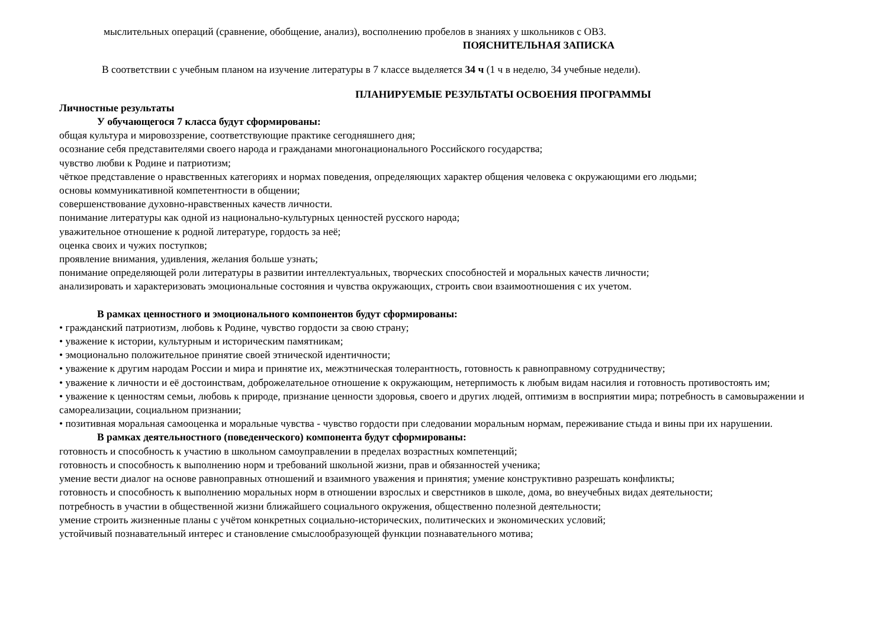мыслительных операций (сравнение, обобщение, анализ), восполнению пробелов в знаниях у школьников с ОВЗ.
ПОЯСНИТЕЛЬНАЯ ЗАПИСКА
В соответствии с учебным планом на изучение литературы в 7 классе выделяется 34 ч (1 ч в неделю, 34 учебные недели).
ПЛАНИРУЕМЫЕ РЕЗУЛЬТАТЫ ОСВОЕНИЯ ПРОГРАММЫ
Личностные результаты
У обучающегося 7 класса будут сформированы:
общая культура и мировоззрение, соответствующие практике сегодняшнего дня;
осознание себя представителями своего народа и гражданами многонационального Российского государства;
чувство любви к Родине и патриотизм;
чёткое представление о нравственных категориях и нормах поведения, определяющих характер общения человека с окружающими его людьми;
основы коммуникативной компетентности в общении;
совершенствование духовно-нравственных качеств личности.
понимание литературы как одной из национально-культурных ценностей русского народа;
уважительное отношение к родной литературе, гордость за неё;
оценка своих и чужих поступков;
проявление внимания, удивления, желания больше узнать;
понимание определяющей роли литературы в развитии интеллектуальных, творческих способностей и моральных качеств личности;
анализировать и характеризовать эмоциональные состояния и чувства окружающих, строить свои взаимоотношения с их учетом.
В рамках ценностного и эмоционального компонентов будут сформированы:
• гражданский патриотизм, любовь к Родине, чувство гордости за свою страну;
• уважение к истории, культурным и историческим памятникам;
• эмоционально положительное принятие своей этнической идентичности;
• уважение к другим народам России и мира и принятие их, межэтническая толерантность, готовность к равноправному сотрудничеству;
• уважение к личности и её достоинствам, доброжелательное отношение к окружающим, нетерпимость к любым видам насилия и готовность противостоять им;
• уважение к ценностям семьи, любовь к природе, признание ценности здоровья, своего и других людей, оптимизм в восприятии мира; потребность в самовыражении и самореализации, социальном признании;
• позитивная моральная самооценка и моральные чувства - чувство гордости при следовании моральным нормам, переживание стыда и вины при их нарушении.
В рамках деятельностного (поведенческого) компонента будут сформированы:
готовность и способность к участию в школьном самоуправлении в пределах возрастных компетенций;
готовность и способность к выполнению норм и требований школьной жизни, прав и обязанностей ученика;
умение вести диалог на основе равноправных отношений и взаимного уважения и принятия; умение конструктивно разрешать конфликты;
готовность и способность к выполнению моральных норм в отношении взрослых и сверстников в школе, дома, во внеучебных видах деятельности;
потребность в участии в общественной жизни ближайшего социального окружения, общественно полезной деятельности;
умение строить жизненные планы с учётом конкретных социально-исторических, политических и экономических условий;
устойчивый познавательный интерес и становление смыслообразующей функции познавательного мотива;